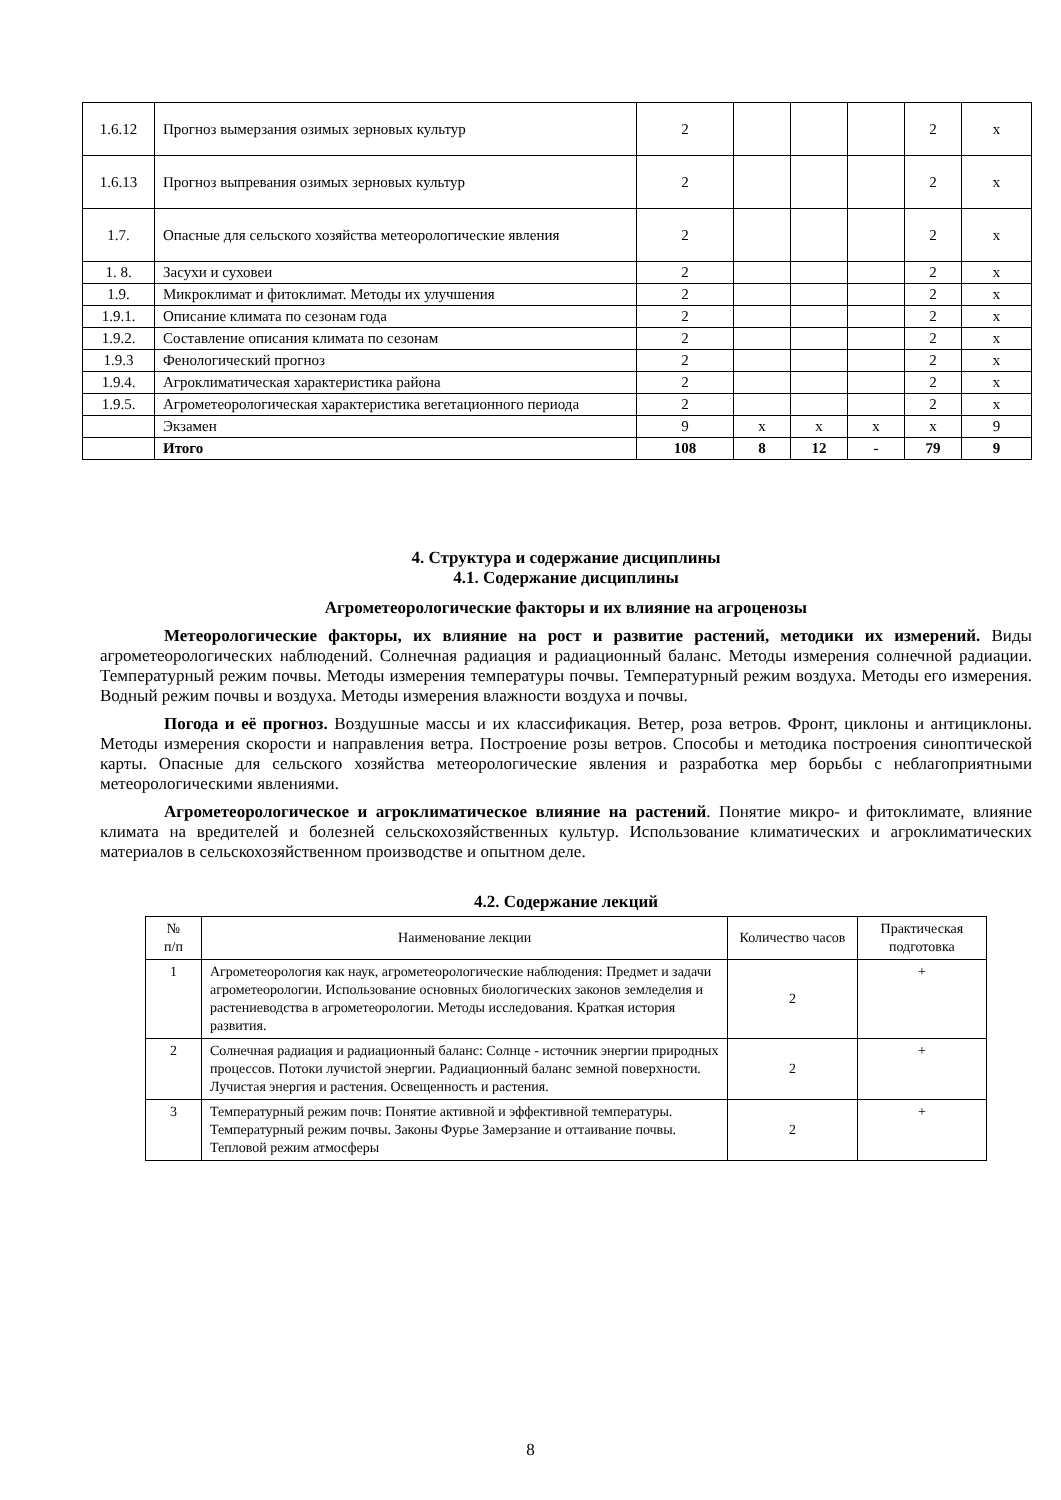| 1.6.12 | Прогноз вымерзания озимых зерновых культур | 2 | | | | 2 | х |
| 1.6.13 | Прогноз выпревания озимых зерновых культур | 2 | | | | 2 | х |
| 1.7. | Опасные для сельского хозяйства метеорологические явления | 2 | | | | 2 | х |
| 1. 8. | Засухи и суховеи | 2 | | | | 2 | х |
| 1.9. | Микроклимат и фитоклимат. Методы их улучшения | 2 | | | | 2 | х |
| 1.9.1. | Описание климата по сезонам года | 2 | | | | 2 | х |
| 1.9.2. | Составление описания климата по сезонам | 2 | | | | 2 | х |
| 1.9.3 | Фенологический прогноз | 2 | | | | 2 | х |
| 1.9.4. | Агроклиматическая характеристика района | 2 | | | | 2 | х |
| 1.9.5. | Агрометеорологическая характеристика вегетационного периода | 2 | | | | 2 | х |
| | Экзамен | 9 | х | х | х | х | 9 |
| | Итого | 108 | 8 | 12 | - | 79 | 9 |
4. Структура и содержание дисциплины
4.1. Содержание дисциплины
Агрометеорологические факторы и их влияние на агроценозы
Метеорологические факторы, их влияние на рост и развитие растений, методики их измерений. Виды агрометеорологических наблюдений. Солнечная радиация и радиационный баланс. Методы измерения солнечной радиации. Температурный режим почвы. Методы измерения температуры почвы. Температурный режим воздуха. Методы его измерения. Водный режим почвы и воздуха. Методы измерения влажности воздуха и почвы.
Погода и её прогноз. Воздушные массы и их классификация. Ветер, роза ветров. Фронт, циклоны и антициклоны. Методы измерения скорости и направления ветра. Построение розы ветров. Способы и методика построения синоптической карты. Опасные для сельского хозяйства метеорологические явления и разработка мер борьбы с неблагоприятными метеорологическими явлениями.
Агрометеорологическое и агроклиматическое влияние на растений. Понятие микро- и фитоклимате, влияние климата на вредителей и болезней сельскохозяйственных культур. Использование климатических и агроклиматических материалов в сельскохозяйственном производстве и опытном деле.
4.2. Содержание лекций
| № п/п | Наименование лекции | Количество часов | Практическая подготовка |
| 1 | Агрометеорология как наук, агрометеорологические наблюдения: Предмет и задачи агрометеорологии. Использование основных биологических законов земледелия и растениеводства в агрометеорологии. Методы исследования. Краткая история развития. | 2 | + |
| 2 | Солнечная радиация и радиационный баланс: Солнце - источник энергии природных процессов. Потоки лучистой энергии. Радиационный баланс земной поверхности. Лучистая энергия и растения. Освещенность и растения. | 2 | + |
| 3 | Температурный режим почв: Понятие активной и эффективной температуры. Температурный режим почвы. Законы Фурье Замерзание и оттаивание почвы. Тепловой режим атмосферы | 2 | + |
8